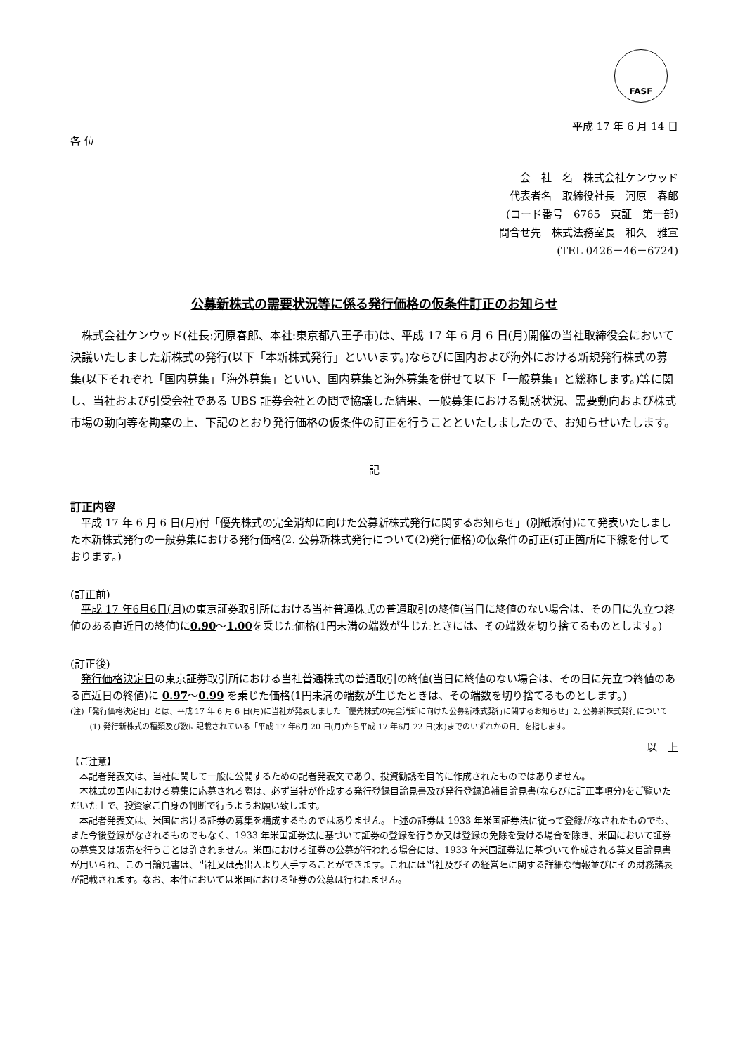FASF
平成 17 年 6 月 14 日
各 位
会　社　名　株式会社ケンウッド
代表者名　取締役社長　河原　春郎
(コード番号　6765　東証　第一部)
問合せ先　株式法務室長　和久　雅宣
(TEL 0426－46－6724)
公募新株式の需要状況等に係る発行価格の仮条件訂正のお知らせ
株式会社ケンウッド(社長:河原春郎、本社:東京都八王子市)は、平成 17 年 6 月 6 日(月)開催の当社取締役会において決議いたしました新株式の発行(以下「本新株式発行」といいます。)ならびに国内および海外における新規発行株式の募集(以下それぞれ「国内募集」「海外募集」といい、国内募集と海外募集を併せて以下「一般募集」と総称します。)等に関し、当社および引受会社である UBS 証券会社との間で協議した結果、一般募集における勧誘状況、需要動向および株式市場の動向等を勘案の上、下記のとおり発行価格の仮条件の訂正を行うことといたしましたので、お知らせいたします。
記
訂正内容
平成 17 年 6 月 6 日(月)付「優先株式の完全消却に向けた公募新株式発行に関するお知らせ」(別紙添付)にて発表いたしました本新株式発行の一般募集における発行価格(2. 公募新株式発行について(2)発行価格)の仮条件の訂正(訂正箇所に下線を付しております。)
(訂正前)
平成 17 年6月6日(月) の東京証券取引所における当社普通株式の普通取引の終値(当日に終値のない場合は、その日に先立つ終値のある直近日の終値)に0.90～1.00を乗じた価格(1円未満の端数が生じたときには、その端数を切り捨てるものとします。)
(訂正後)
発行価格決定日の東京証券取引所における当社普通株式の普通取引の終値(当日に終値のない場合は、その日に先立つ終値のある直近日の終値)に 0.97～0.99 を乗じた価格(1円未満の端数が生じたときは、その端数を切り捨てるものとします。)
(注)「発行価格決定日」とは、平成 17 年 6 月 6 日(月)に当社が発表しました「優先株式の完全消却に向けた公募新株式発行に関するお知らせ」2. 公募新株式発行について (1) 発行新株式の種類及び数に記載されている「平成 17 年6月 20 日(月)から平成 17 年6月 22 日(水)までのいずれかの日」を指します。
以　上
【ご注意】
本記者発表文は、当社に関して一般に公開するための記者発表文であり、投資勧誘を目的に作成されたものではありません。
本株式の国内における募集に応募される際は、必ず当社が作成する発行登録目論見書及び発行登録追補目論見書(ならびに訂正事項分)をご覧いただいた上で、投資家ご自身の判断で行うようお願い致します。
本記者発表文は、米国における証券の募集を構成するものではありません。上述の証券は 1933 年米国証券法に従って登録がなされたものでも、また今後登録がなされるものでもなく、1933 年米国証券法に基づいて証券の登録を行うか又は登録の免除を受ける場合を除き、米国において証券の募集又は販売を行うことは許されません。米国における証券の公募が行われる場合には、1933 年米国証券法に基づいて作成される英文目論見書が用いられ、この目論見書は、当社又は売出人より入手することができます。これには当社及びその経営陣に関する詳細な情報並びにその財務諸表が記載されます。なお、本件においては米国における証券の公募は行われません。